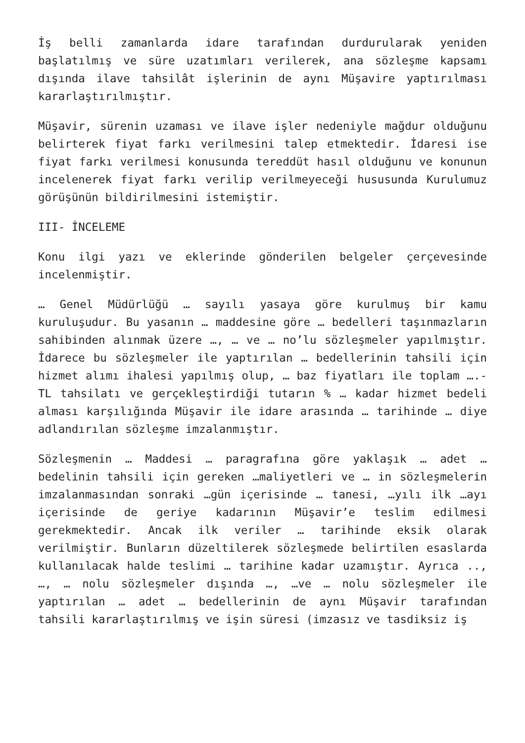İş belli zamanlarda idare tarafından durdurularak yeniden başlatılmış ve süre uzatımları verilerek, ana sözleşme kapsamı dışında ilave tahsilât işlerinin de aynı Müşavire yaptırılması kararlaştırılmıştır.
Müşavir, sürenin uzaması ve ilave işler nedeniyle mağdur olduğunu belirterek fiyat farkı verilmesini talep etmektedir. İdaresi ise fiyat farkı verilmesi konusunda tereddüt hasıl olduğunu ve konunun incelenerek fiyat farkı verilip verilmeyeceği hususunda Kurulumuz görüşünün bildirilmesini istemiştir.
III- İNCELEME
Konu ilgi yazı ve eklerinde gönderilen belgeler çerçevesinde incelenmiştir.
… Genel Müdürlüğü … sayılı yasaya göre kurulmuş bir kamu kuruluşudur. Bu yasanın … maddesine göre … bedelleri taşınmazların sahibinden alınmak üzere …, … ve … no’lu sözleşmeler yapılmıştır. İdarece bu sözleşmeler ile yaptırılan … bedellerinin tahsili için hizmet alımı ihalesi yapılmış olup, … baz fiyatları ile toplam ….-TL tahsilatı ve gerçekleştirdiği tutarın % … kadar hizmet bedeli alması karşılığında Müşavir ile idare arasında … tarihinde … diye adlandırılan sözleşme imzalanmıştır.
Sözleşmenin … Maddesi … paragrafına göre yaklaşık … adet … bedelinin tahsili için gereken …maliyetleri ve … in sözleşmelerin imzalanmasından sonraki …gün içerisinde … tanesi, …yılı ilk …ayı içerisinde de geriye kadarının Müşavir’e teslim edilmesi gerekmektedir. Ancak ilk veriler … tarihinde eksik olarak verilmiştir. Bunların düzeltilerek sözleşmede belirtilen esaslarda kullanılacak halde teslimi … tarihine kadar uzamıştır. Ayrıca .., …, … nolu sözleşmeler dışında …, …ve … nolu sözleşmeler ile yaptırılan … adet … bedellerinin de aynı Müşavir tarafından tahsili kararlaştırılmış ve işin süresi (imzasız ve tasdiksiz iş